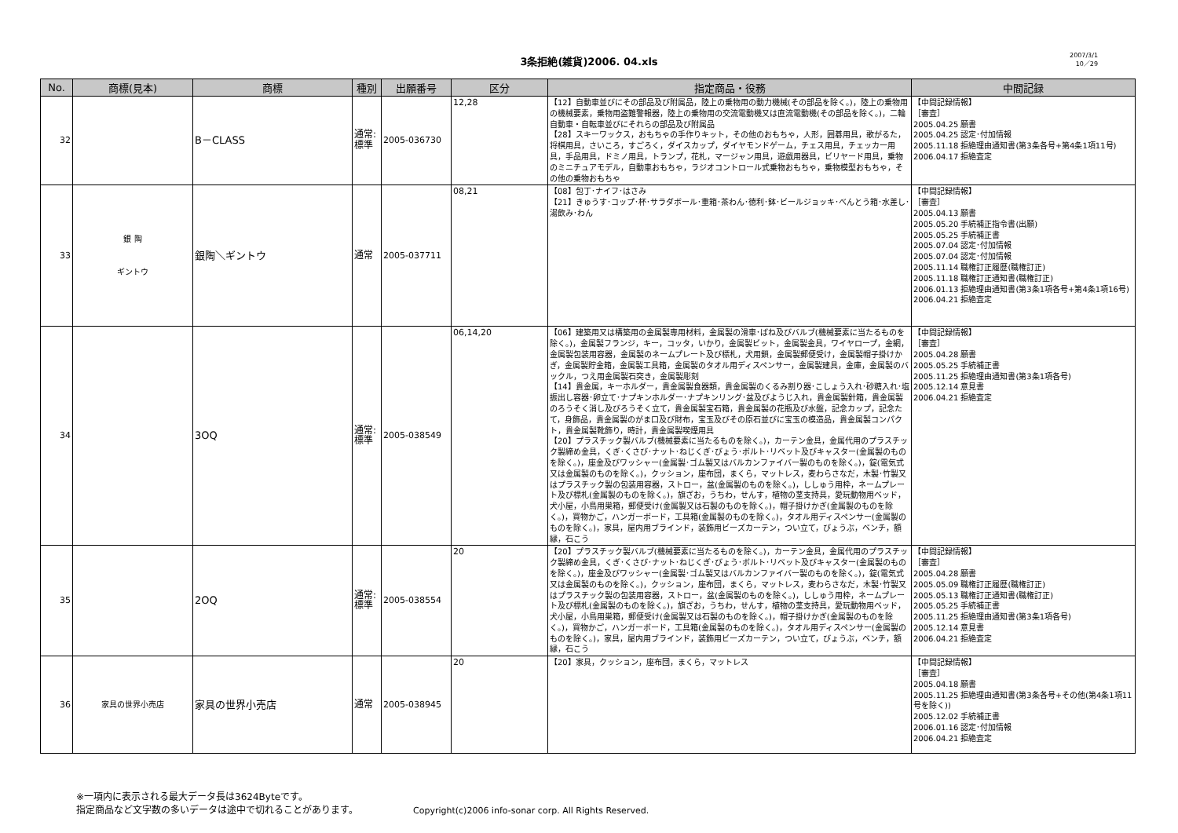3条拒絶(雑貨)2006. 04.xls
2007/3/1
10／29
| No. | 商標(見本) | 商標 | 種別 | 出願番号 | 区分 | 指定商品・役務 | 中間記録 |
| --- | --- | --- | --- | --- | --- | --- | --- |
| 32 | | B－CLASS | 通常: 標準 | 2005-036730 | 12,28 | 【12】自動車並びにその部品及び附属品，陸上の乗物用の動力機械(その部品を除く。)，陸上の乗物用の機械要素，乗物用盗難警報器，陸上の乗物用の交流電動機又は直流電動機(その部品を除く。)，二輪自動車・自転車並びにそれらの部品及び附属品 【28】スキーワックス，おもちゃの手作りキット，その他のおもちゃ，人形，囲碁用具，歌がるた，将棋用具，さいころ，すごろく，ダイスカップ，ダイヤモンドゲーム，チェス用具，チェッカー用具，手品用具，ドミノ用具，トランプ，花札，マージャン用具，遊戯用器具，ビリヤード用具，乗物のミニチュアモデル，自動車おもちゃ，ラジオコントロール式乗物おもちゃ，乗物模型おもちゃ，その他の乗物おもちゃ | 【中間記録情報】 ［審査］ 2005.04.25 願書 2005.04.25 認定･付加情報 2005.11.18 拒絶理由通知書(第3条各号+第4条1項11号) 2006.04.17 拒絶査定 |
| 33 | 銀 陶 ギントウ | 銀陶＼ギントウ | 通常 | 2005-037711 | 08,21 | 【08】包丁･ナイフ･はさみ 【21】きゅうす･コップ･杯･サラダボール･重箱･茶わん･徳利･鉢･ビールジョッキ･べんとう箱･水差し･湯飲み･わん | 【中間記録情報】 ［審査］ 2005.04.13 願書 2005.05.20 手続補正指令書(出願) 2005.05.25 手続補正書 2005.07.04 認定･付加情報 2005.07.04 認定･付加情報 2005.11.14 職権訂正履歴(職権訂正) 2005.11.18 職権訂正通知書(職権訂正) 2006.01.13 拒絶理由通知書(第3条1項各号+第4条1項16号) 2006.04.21 拒絶査定 |
| 34 | | 3OQ | 通常: 標準 | 2005-038549 | 06,14,20 | 【06】建築用又は構築用の金属製専用材料，金属製の滑車･ばね及びバルブ(機械要素に当たるものを除く。)，金属製フランジ，キー，コッタ，いかり，金属製ビット，金属製金具，ワイヤロープ，金網，金属製包装用容器，金属製のネームプレート及び標札，犬用鎖，金属製郵便受け，金属製帽子掛けかぎ，金属製貯金箱，金属製工具箱，金属製のタオル用ディスペンサー，金属製建具，金庫，金属製のバックル，つえ用金属製石突き，金属製彫刻 【14】貴金属，キーホルダー，貴金属製食器類，貴金属製のくるみ割り器･こしょう入れ･砂糖入れ･塩振出し容器･卵立て･ナプキンホルダー･ナプキンリング･盆及びようじ入れ，貴金属製針箱，貴金属製のろうそく消し及びろうそく立て，貴金属製宝石箱，貴金属製の花瓶及び水盤，記念カップ，記念たて，身飾品，貴金属製のがま口及び財布，宝玉及びその原石並びに宝玉の模造品，貴金属製コンパクト，貴金属製靴飾り，時計，貴金属製喫煙用具 【20】プラスチック製バルブ(機械要素に当たるものを除く。)，カーテン金具，金属代用のプラスチック製締め金具，くぎ･くさび･ナット･ねじくぎ･びょう･ボルト･リベット及びキャスター(金属製のものを除く。)，座金及びワッシャー(金属製･ゴム製又はバルカンファイバー製のものを除く。)，錠(電気式又は金属製のものを除く。)，クッション，座布団，まくら，マットレス，麦わらさなだ，木製･竹製又はプラスチック製の包装用容器，ストロー，盆(金属製のものを除く。)，ししゅう用枠，ネームプレート及び標札(金属製のものを除く。)，旗ざお，うちわ，せんす，植物の茎支持具，愛玩動物用ベッド，犬小屋，小鳥用巣箱，郵便受け(金属製又は石製のものを除く。)，帽子掛けかぎ(金属製のものを除く。)，買物かご，ハンガーボード，工具箱(金属製のものを除く。)，タオル用ディスペンサー(金属製のものを除く。)，家具，屋内用ブラインド，装飾用ビーズカーテン，つい立て，びょうぶ，ベンチ，額縁，石こう | 【中間記録情報】 ［審査］ 2005.04.28 願書 2005.05.25 手続補正書 2005.11.25 拒絶理由通知書(第3条1項各号) 2005.12.14 意見書 2006.04.21 拒絶査定 |
| 35 | | 2OQ | 通常: 標準 | 2005-038554 | 20 | 【20】プラスチック製バルブ(機械要素に当たるものを除く。)，カーテン金具，金属代用のプラスチック製締め金具，くぎ･くさび･ナット･ねじくぎ･びょう･ボルト･リベット及びキャスター(金属製のものを除く。)，座金及びワッシャー(金属製･ゴム製又はバルカンファイバー製のものを除く。)，錠(電気式又は金属製のものを除く。)，クッション，座布団，まくら，マットレス，麦わらさなだ，木製･竹製又はプラスチック製の包装用容器，ストロー，盆(金属製のものを除く。)，ししゅう用枠，ネームプレート及び標札(金属製のものを除く。)，旗ざお，うちわ，せんす，植物の茎支持具，愛玩動物用ベッド，犬小屋，小鳥用巣箱，郵便受け(金属製又は石製のものを除く。)，帽子掛けかぎ(金属製のものを除く。)，買物かご，ハンガーボード，工具箱(金属製のものを除く。)，タオル用ディスペンサー(金属製のものを除く。)，家具，屋内用ブラインド，装飾用ビーズカーテン，つい立て，びょうぶ，ベンチ，額縁，石こう | 【中間記録情報】 ［審査］ 2005.04.28 願書 2005.05.09 職権訂正履歴(職権訂正) 2005.05.13 職権訂正通知書(職権訂正) 2005.05.25 手続補正書 2005.11.25 拒絶理由通知書(第3条1項各号) 2005.12.14 意見書 2006.04.21 拒絶査定 |
| 36 | 家具の世界小売店 | 家具の世界小売店 | 通常 | 2005-038945 | 20 | 【20】家具，クッション，座布団，まくら，マットレス | 【中間記録情報】 ［審査］ 2005.04.18 願書 2005.11.25 拒絶理由通知書(第3条各号+その他(第4条1項11号を除く)) 2005.12.02 手続補正書 2006.01.16 認定･付加情報 2006.04.21 拒絶査定 |
※一項内に表示される最大データ長は3624Byteです。
指定商品など文字数の多いデータは途中で切れることがあります。 Copyright(c)2006 info-sonar corp. All Rights Reserved.